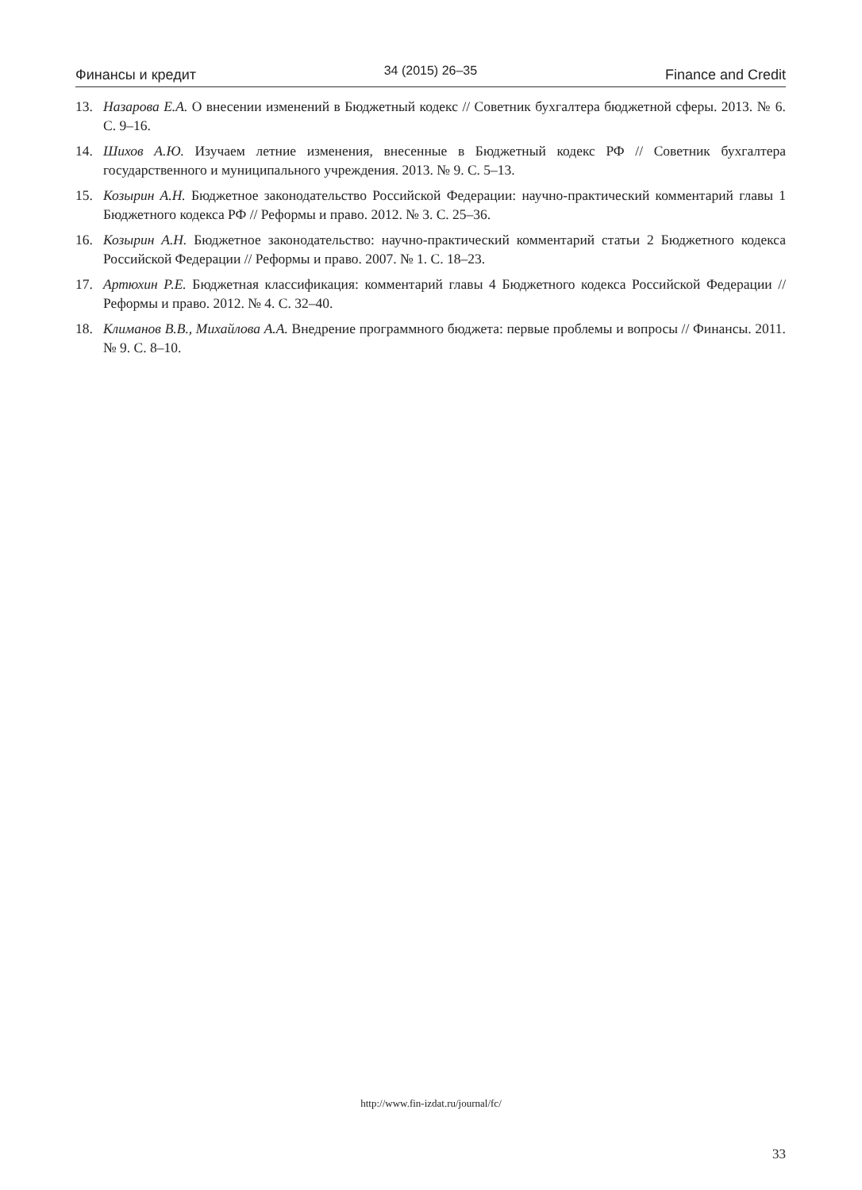Финансы и кредит 34 (2015) 26–35 Finance and Credit
13. Назарова Е.А. О внесении изменений в Бюджетный кодекс // Советник бухгалтера бюджетной сферы. 2013. № 6. С. 9–16.
14. Шихов А.Ю. Изучаем летние изменения, внесенные в Бюджетный кодекс РФ // Советник бухгалтера государственного и муниципального учреждения. 2013. № 9. С. 5–13.
15. Козырин А.Н. Бюджетное законодательство Российской Федерации: научно-практический комментарий главы 1 Бюджетного кодекса РФ // Реформы и право. 2012. № 3. С. 25–36.
16. Козырин А.Н. Бюджетное законодательство: научно-практический комментарий статьи 2 Бюджетного кодекса Российской Федерации // Реформы и право. 2007. № 1. С. 18–23.
17. Артюхин Р.Е. Бюджетная классификация: комментарий главы 4 Бюджетного кодекса Российской Федерации // Реформы и право. 2012. № 4. С. 32–40.
18. Климанов В.В., Михайлова А.А. Внедрение программного бюджета: первые проблемы и вопросы // Финансы. 2011. № 9. С. 8–10.
http://www.fin-izdat.ru/journal/fc/
33